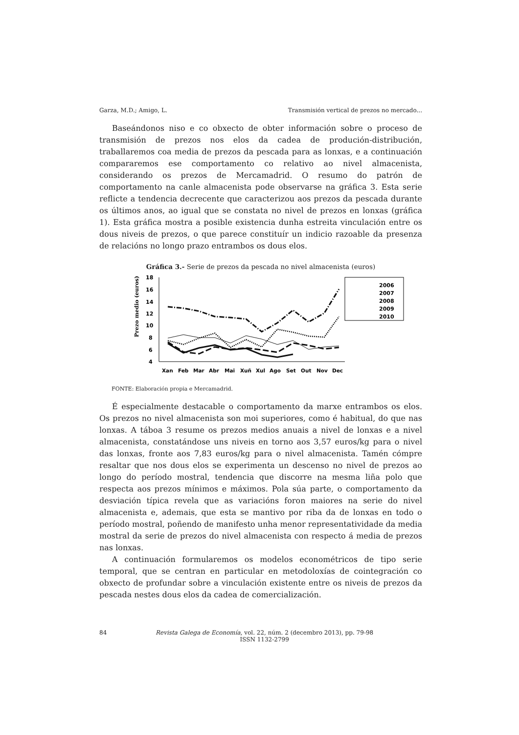Garza, M.D.; Amigo, L. Transmisión vertical de prezos no mercado...
Baseándonos niso e co obxecto de obter información sobre o proceso de transmisión de prezos nos elos da cadea de produción-distribución, traballaremos coa media de prezos da pescada para as lonxas, e a continuación compararemos ese comportamento co relativo ao nivel almacenista, considerando os prezos de Mercamadrid. O resumo do patrón de comportamento na canle almacenista pode observarse na gráfica 3. Esta serie reflicte a tendencia decrecente que caracterizou aos prezos da pescada durante os últimos anos, ao igual que se constata no nivel de prezos en lonxas (gráfica 1). Esta gráfica mostra a posible existencia dunha estreita vinculación entre os dous niveis de prezos, o que parece constituír un indicio razoable da presenza de relacións no longo prazo entrambos os dous elos.
Gráfica 3.- Serie de prezos da pescada no nivel almacenista (euros)
Prezo medio (euros)
18
16
14
12
10
8
6
4
Xan
Feb
Mar
Abr
Mai
Xuñ
Xul
Ago
Set
Out
Nov
Dec
2006
2007
2008
2009
2010
FONTE: Elaboración propia e Mercamadrid.
É especialmente destacable o comportamento da marxe entrambos os elos. Os prezos no nivel almacenista son moi superiores, como é habitual, do que nas lonxas. A táboa 3 resume os prezos medios anuais a nivel de lonxas e a nivel almacenista, constatándose uns niveis en torno aos 3,57 euros/kg para o nivel das lonxas, fronte aos 7,83 euros/kg para o nivel almacenista. Tamén cómpre resaltar que nos dous elos se experimenta un descenso no nivel de prezos ao longo do período mostral, tendencia que discorre na mesma liña polo que respecta aos prezos mínimos e máximos. Pola súa parte, o comportamento da desviación típica revela que as variacións foron maiores na serie do nivel almacenista e, ademais, que esta se mantivo por riba da de lonxas en todo o período mostral, poñendo de manifesto unha menor representatividade da media mostral da serie de prezos do nivel almacenista con respecto á media de prezos nas lonxas.
A continuación formularemos os modelos econométricos de tipo serie temporal, que se centran en particular en metodoloxías de cointegración co obxecto de profundar sobre a vinculación existente entre os niveis de prezos da pescada nestes dous elos da cadea de comercialización.
84 Revista Galega de Economía, vol. 22, núm. 2 (decembro 2013), pp. 79-98
ISSN 1132-2799